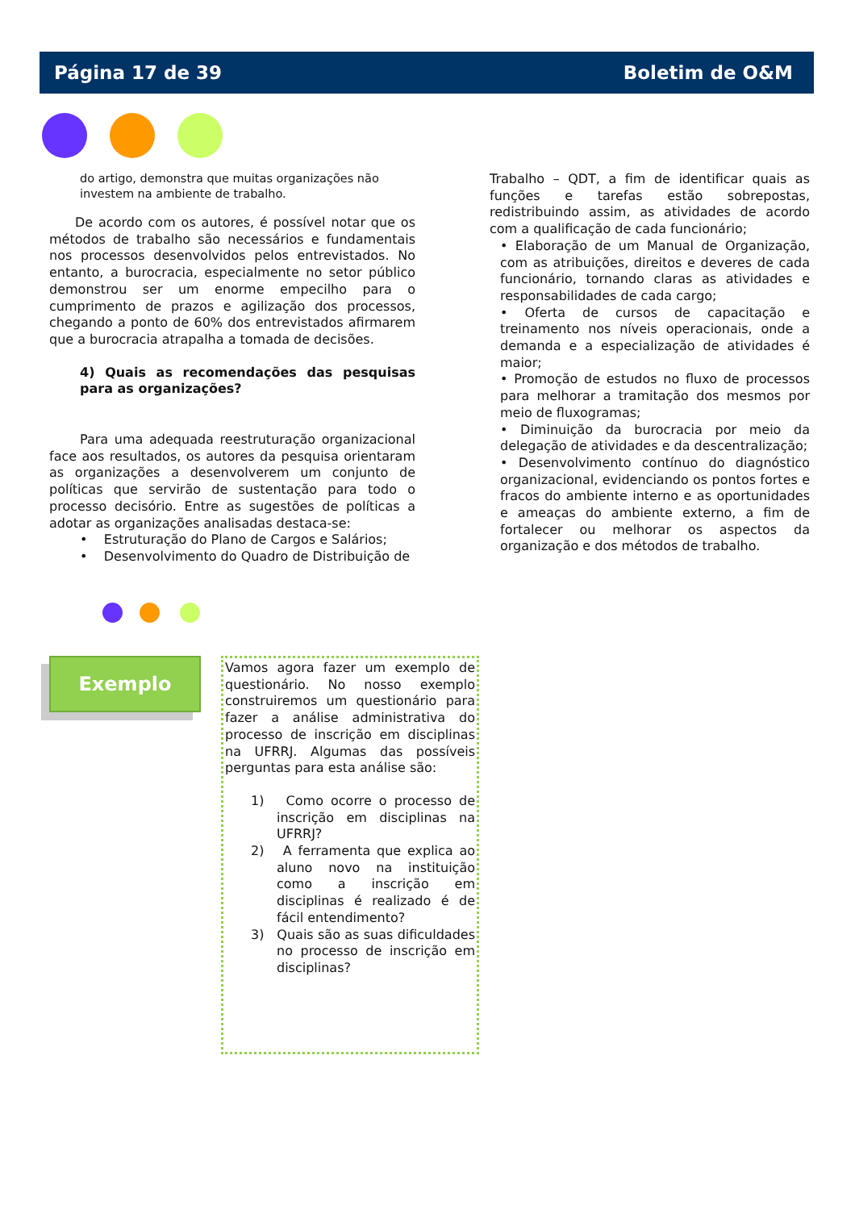Página 17 de 39 Boletim de O&M
do artigo, demonstra que muitas organizações não investem na ambiente de trabalho.
De acordo com os autores, é possível notar que os métodos de trabalho são necessários e fundamentais nos processos desenvolvidos pelos entrevistados. No entanto, a burocracia, especialmente no setor público demonstrou ser um enorme empecilho para o cumprimento de prazos e agilização dos processos, chegando a ponto de 60% dos entrevistados afirmarem que a burocracia atrapalha a tomada de decisões.
4) Quais as recomendações das pesquisas para as organizações?
Para uma adequada reestruturação organizacional face aos resultados, os autores da pesquisa orientaram as organizações a desenvolverem um conjunto de políticas que servirão de sustentação para todo o processo decisório. Entre as sugestões de políticas a adotar as organizações analisadas destaca-se:
• Estruturação do Plano de Cargos e Salários;
• Desenvolvimento do Quadro de Distribuição de
Trabalho – QDT, a fim de identificar quais as funções e tarefas estão sobrepostas, redistribuindo assim, as atividades de acordo com a qualificação de cada funcionário;
• Elaboração de um Manual de Organização, com as atribuições, direitos e deveres de cada funcionário, tornando claras as atividades e responsabilidades de cada cargo;
• Oferta de cursos de capacitação e treinamento nos níveis operacionais, onde a demanda e a especialização de atividades é maior;
• Promoção de estudos no fluxo de processos para melhorar a tramitação dos mesmos por meio de fluxogramas;
• Diminuição da burocracia por meio da delegação de atividades e da descentralização;
• Desenvolvimento contínuo do diagnóstico organizacional, evidenciando os pontos fortes e fracos do ambiente interno e as oportunidades e ameaças do ambiente externo, a fim de fortalecer ou melhorar os aspectos da organização e dos métodos de trabalho.
Exemplo
Vamos agora fazer um exemplo de questionário. No nosso exemplo construiremos um questionário para fazer a análise administrativa do processo de inscrição em disciplinas na UFRRJ. Algumas das possíveis perguntas para esta análise são:
1) Como ocorre o processo de inscrição em disciplinas na UFRRJ?
2) A ferramenta que explica ao aluno novo na instituição como a inscrição em disciplinas é realizado é de fácil entendimento?
3) Quais são as suas dificuldades no processo de inscrição em disciplinas?